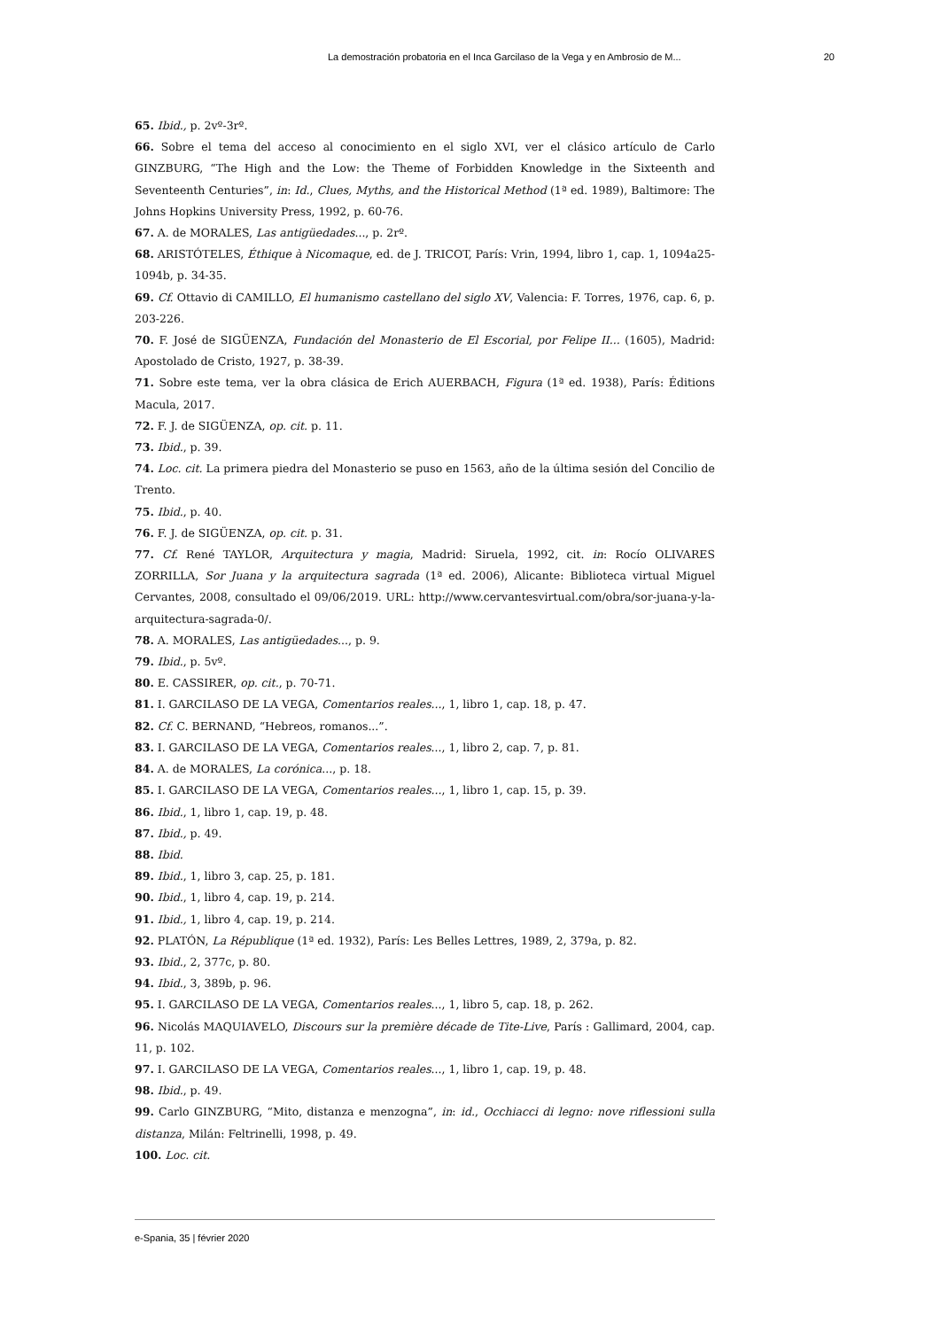La demostración probatoria en el Inca Garcilaso de la Vega y en Ambrosio de M... 20
65. Ibid., p. 2vº-3rº.
66. Sobre el tema del acceso al conocimiento en el siglo XVI, ver el clásico artículo de Carlo GINZBURG, “The High and the Low: the Theme of Forbidden Knowledge in the Sixteenth and Seventeenth Centuries”, in: Id., Clues, Myths, and the Historical Method (1ª ed. 1989), Baltimore: The Johns Hopkins University Press, 1992, p. 60-76.
67. A. de MORALES, Las antigüedades..., p. 2rº.
68. ARISTÓTELES, Éthique à Nicomaque, ed. de J. TRICOT, París: Vrin, 1994, libro 1, cap. 1, 1094a25-1094b, p. 34-35.
69. Cf. Ottavio di CAMILLO, El humanismo castellano del siglo XV, Valencia: F. Torres, 1976, cap. 6, p. 203-226.
70. F. José de SIGÜENZA, Fundación del Monasterio de El Escorial, por Felipe II... (1605), Madrid: Apostolado de Cristo, 1927, p. 38-39.
71. Sobre este tema, ver la obra clásica de Erich AUERBACH, Figura (1ª ed. 1938), París: Éditions Macula, 2017.
72. F. J. de SIGÜENZA, op. cit. p. 11.
73. Ibid., p. 39.
74. Loc. cit. La primera piedra del Monasterio se puso en 1563, año de la última sesión del Concilio de Trento.
75. Ibid., p. 40.
76. F. J. de SIGÜENZA, op. cit. p. 31.
77. Cf. René TAYLOR, Arquitectura y magia, Madrid: Siruela, 1992, cit. in: Rocío OLIVARES ZORRILLA, Sor Juana y la arquitectura sagrada (1ª ed. 2006), Alicante: Biblioteca virtual Miguel Cervantes, 2008, consultado el 09/06/2019. URL: http://www.cervantesvirtual.com/obra/sor-juana-y-la-arquitectura-sagrada-0/.
78. A. MORALES, Las antigüedades..., p. 9.
79. Ibid., p. 5vº.
80. E. CASSIRER, op. cit., p. 70-71.
81. I. GARCILASO DE LA VEGA, Comentarios reales..., 1, libro 1, cap. 18, p. 47.
82. Cf. C. BERNAND, “Hebreos, romanos...”.
83. I. GARCILASO DE LA VEGA, Comentarios reales..., 1, libro 2, cap. 7, p. 81.
84. A. de MORALES, La corónica..., p. 18.
85. I. GARCILASO DE LA VEGA, Comentarios reales..., 1, libro 1, cap. 15, p. 39.
86. Ibid., 1, libro 1, cap. 19, p. 48.
87. Ibid., p. 49.
88. Ibid.
89. Ibid., 1, libro 3, cap. 25, p. 181.
90. Ibid., 1, libro 4, cap. 19, p. 214.
91. Ibid., 1, libro 4, cap. 19, p. 214.
92. PLATÓN, La République (1ª ed. 1932), París: Les Belles Lettres, 1989, 2, 379a, p. 82.
93. Ibid., 2, 377c, p. 80.
94. Ibid., 3, 389b, p. 96.
95. I. GARCILASO DE LA VEGA, Comentarios reales..., 1, libro 5, cap. 18, p. 262.
96. Nicolás MAQUIAVELO, Discours sur la première décade de Tite-Live, París : Gallimard, 2004, cap. 11, p. 102.
97. I. GARCILASO DE LA VEGA, Comentarios reales..., 1, libro 1, cap. 19, p. 48.
98. Ibid., p. 49.
99. Carlo GINZBURG, “Mito, distanza e menzogna”, in: id., Occhiacci di legno: nove riflessioni sulla distanza, Milán: Feltrinelli, 1998, p. 49.
100. Loc. cit.
e-Spania, 35 | février 2020